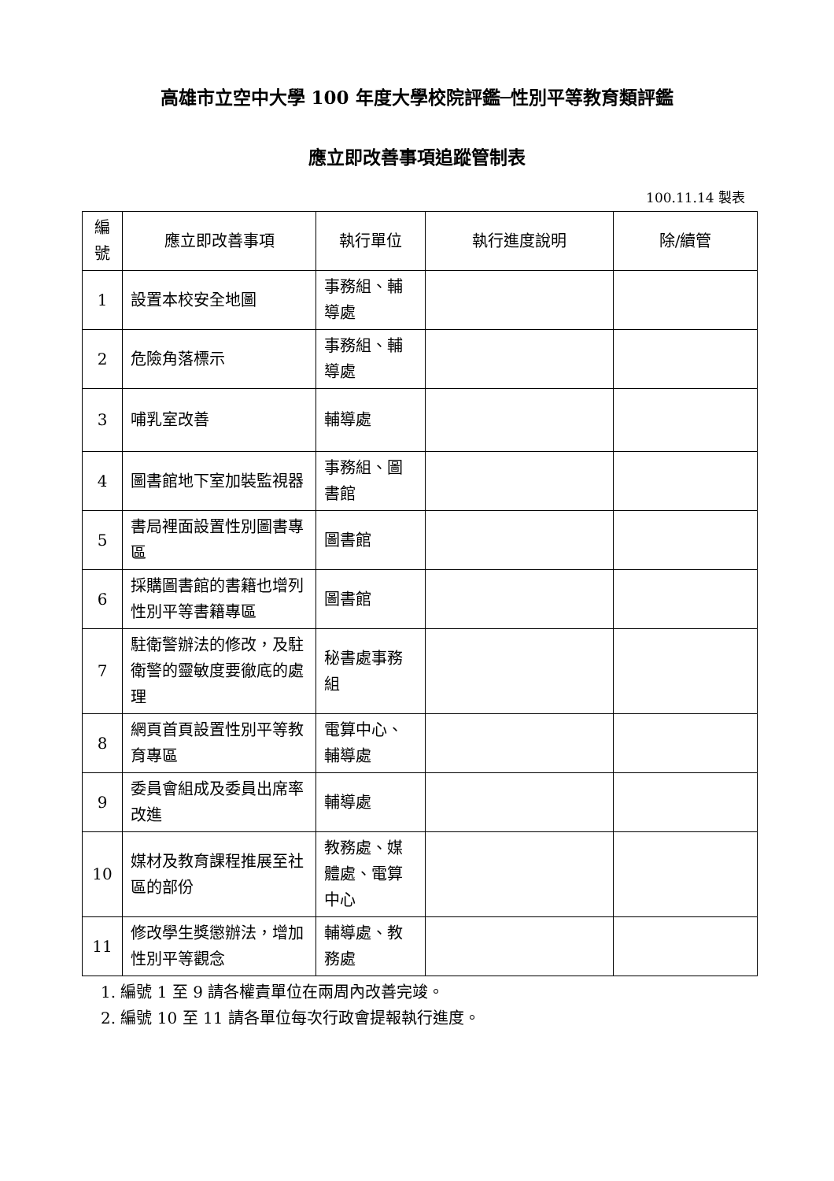高雄市立空中大學 100 年度大學校院評鑑─性別平等教育類評鑑
應立即改善事項追蹤管制表
100.11.14 製表
| 編號 | 應立即改善事項 | 執行單位 | 執行進度說明 | 除/續管 |
| --- | --- | --- | --- | --- |
| 1 | 設置本校安全地圖 | 事務組、輔導處 | | |
| 2 | 危險角落標示 | 事務組、輔導處 | | |
| 3 | 哺乳室改善 | 輔導處 | | |
| 4 | 圖書館地下室加裝監視器 | 事務組、圖書館 | | |
| 5 | 書局裡面設置性別圖書專區 | 圖書館 | | |
| 6 | 採購圖書館的書籍也增列性別平等書籍專區 | 圖書館 | | |
| 7 | 駐衛警辦法的修改，及駐衛警的靈敏度要徹底的處理 | 秘書處事務組 | | |
| 8 | 網頁首頁設置性別平等教育專區 | 電算中心、輔導處 | | |
| 9 | 委員會組成及委員出席率改進 | 輔導處 | | |
| 10 | 媒材及教育課程推展至社區的部份 | 教務處、媒體處、電算中心 | | |
| 11 | 修改學生獎懲辦法，增加性別平等觀念 | 輔導處、教務處 | | |
1. 編號 1 至 9 請各權責單位在兩周內改善完竣。
2. 編號 10 至 11 請各單位每次行政會提報執行進度。